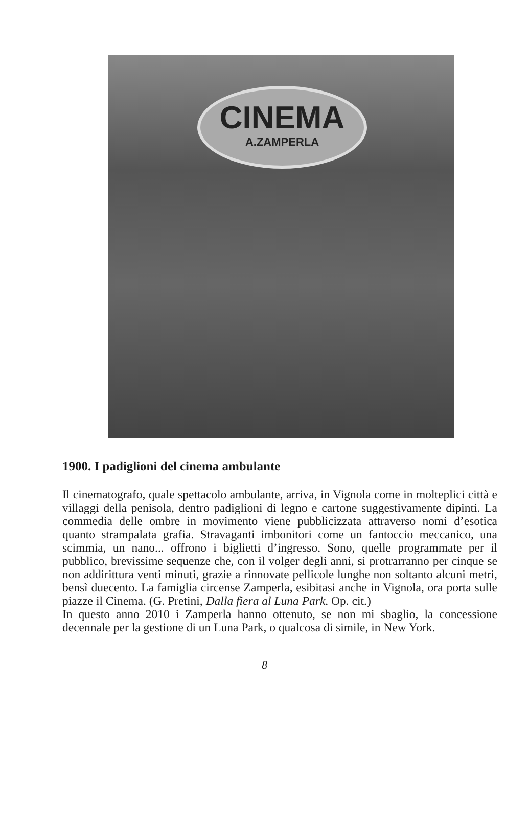CINEMA
A.ZAMPERLA
1900. I padiglioni del cinema ambulante
Il cinematografo, quale spettacolo ambulante, arriva, in Vignola come in molteplici città e villaggi della penisola, dentro padiglioni di legno e cartone suggestivamente dipinti. La commedia delle ombre in movimento viene pubblicizzata attraverso nomi d’esotica quanto strampalata grafia. Stravaganti imbonitori come un fantoccio meccanico, una scimmia, un nano... offrono i biglietti d’ingresso. Sono, quelle programmate per il pubblico, brevissime sequenze che, con il volger degli anni, si protrarranno per cinque se non addirittura venti minuti, grazie a rinnovate pellicole lunghe non soltanto alcuni metri, bensì duecento. La famiglia circense Zamperla, esibitasi anche in Vignola, ora porta sulle piazze il Cinema. (G. Pretini, Dalla fiera al Luna Park. Op. cit.)
In questo anno 2010 i Zamperla hanno ottenuto, se non mi sbaglio, la concessione decennale per la gestione di un Luna Park, o qualcosa di simile, in New York.
8